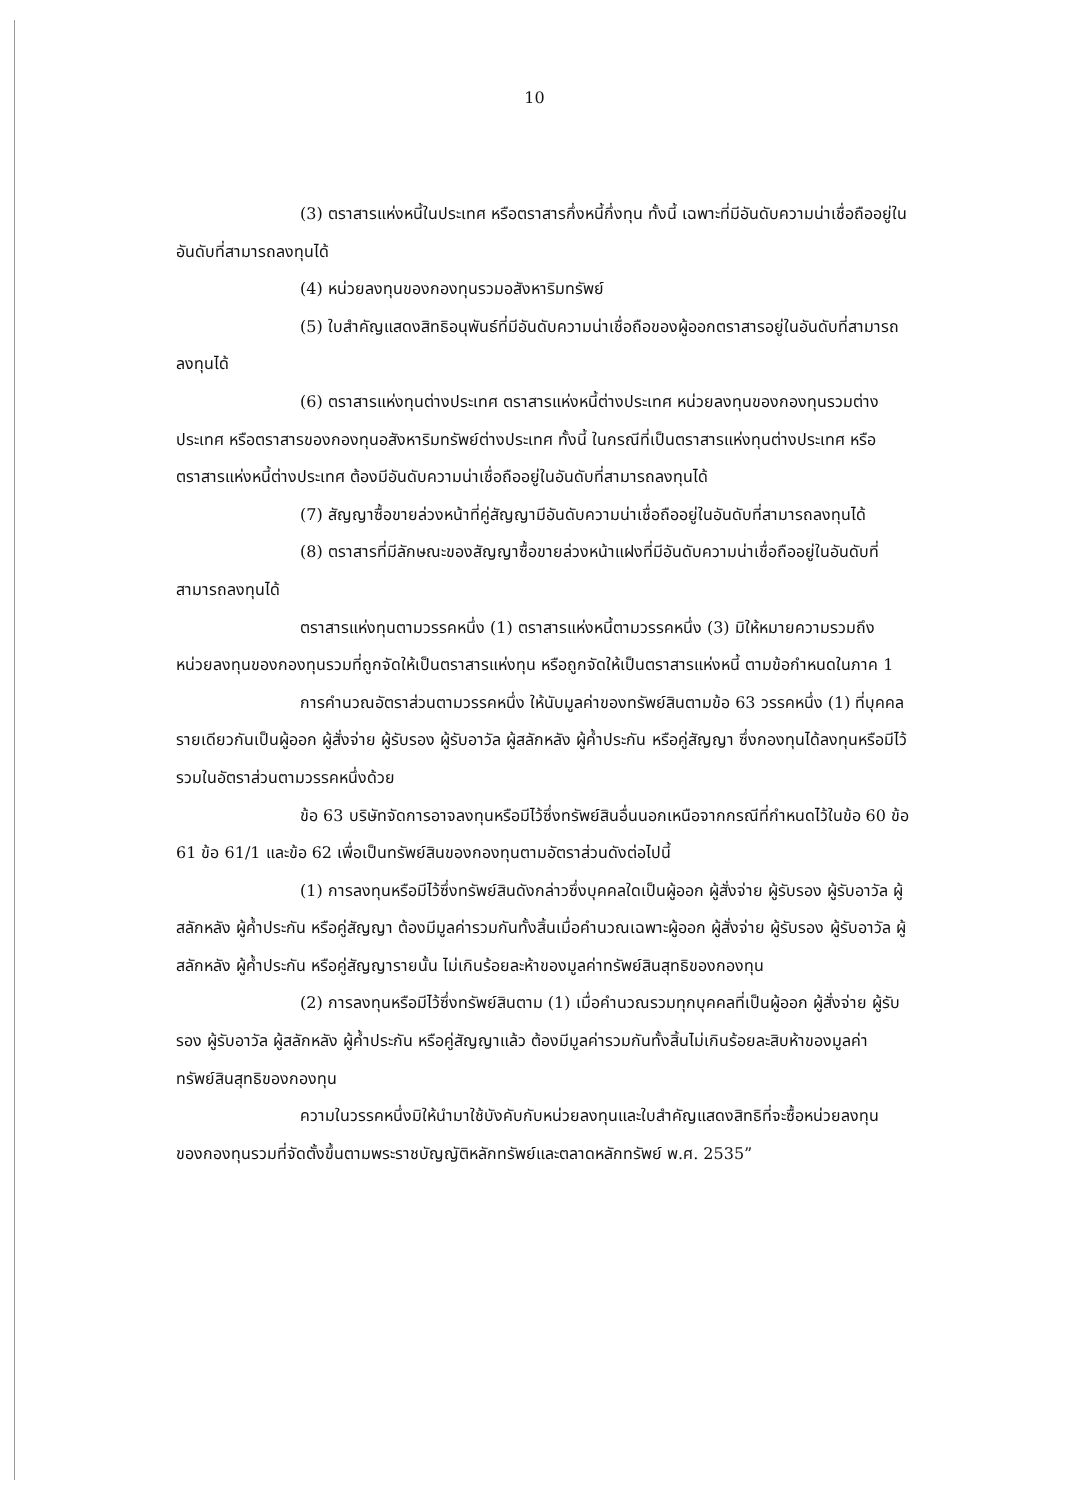10
(3) ตราสารแห่งหนี้ในประเทศ หรือตราสารกึ่งหนี้กึ่งทุน ทั้งนี้ เฉพาะที่มีอันดับความน่าเชื่อถืออยู่ในอันดับที่สามารถลงทุนได้
(4) หน่วยลงทุนของกองทุนรวมอสังหาริมทรัพย์
(5) ใบสำคัญแสดงสิทธิอนุพันธ์ที่มีอันดับความน่าเชื่อถือของผู้ออกตราสารอยู่ในอันดับที่สามารถลงทุนได้
(6) ตราสารแห่งทุนต่างประเทศ ตราสารแห่งหนี้ต่างประเทศ หน่วยลงทุนของกองทุนรวมต่างประเทศ หรือตราสารของกองทุนอสังหาริมทรัพย์ต่างประเทศ ทั้งนี้ ในกรณีที่เป็นตราสารแห่งทุนต่างประเทศ หรือตราสารแห่งหนี้ต่างประเทศ ต้องมีอันดับความน่าเชื่อถืออยู่ในอันดับที่สามารถลงทุนได้
(7) สัญญาซื้อขายล่วงหน้าที่คู่สัญญามีอันดับความน่าเชื่อถืออยู่ในอันดับที่สามารถลงทุนได้
(8) ตราสารที่มีลักษณะของสัญญาซื้อขายล่วงหน้าแฝงที่มีอันดับความน่าเชื่อถืออยู่ในอันดับที่สามารถลงทุนได้
ตราสารแห่งทุนตามวรรคหนึ่ง (1) ตราสารแห่งหนี้ตามวรรคหนึ่ง (3) มิให้หมายความรวมถึงหน่วยลงทุนของกองทุนรวมที่ถูกจัดให้เป็นตราสารแห่งทุน หรือถูกจัดให้เป็นตราสารแห่งหนี้ ตามข้อกำหนดในภาค 1
การคำนวณอัตราส่วนตามวรรคหนึ่ง ให้นับมูลค่าของทรัพย์สินตามข้อ 63 วรรคหนึ่ง (1) ที่บุคคลรายเดียวกันเป็นผู้ออก ผู้สั่งจ่าย ผู้รับรอง ผู้รับอาวัล ผู้สลักหลัง ผู้ค้ำประกัน หรือคู่สัญญา ซึ่งกองทุนได้ลงทุนหรือมีไว้รวมในอัตราส่วนตามวรรคหนึ่งด้วย
ข้อ 63 บริษัทจัดการอาจลงทุนหรือมีไว้ซึ่งทรัพย์สินอื่นนอกเหนือจากกรณีที่กำหนดไว้ในข้อ 60 ข้อ 61 ข้อ 61/1 และข้อ 62 เพื่อเป็นทรัพย์สินของกองทุนตามอัตราส่วนดังต่อไปนี้
(1) การลงทุนหรือมีไว้ซึ่งทรัพย์สินดังกล่าวซึ่งบุคคลใดเป็นผู้ออก ผู้สั่งจ่าย ผู้รับรอง ผู้รับอาวัล ผู้สลักหลัง ผู้ค้ำประกัน หรือคู่สัญญา ต้องมีมูลค่ารวมกันทั้งสิ้นเมื่อคำนวณเฉพาะผู้ออก ผู้สั่งจ่าย ผู้รับรอง ผู้รับอาวัล ผู้สลักหลัง ผู้ค้ำประกัน หรือคู่สัญญารายนั้น ไม่เกินร้อยละห้าของมูลค่าทรัพย์สินสุทธิของกองทุน
(2) การลงทุนหรือมีไว้ซึ่งทรัพย์สินตาม (1) เมื่อคำนวณรวมทุกบุคคลที่เป็นผู้ออก ผู้สั่งจ่าย ผู้รับรอง ผู้รับอาวัล ผู้สลักหลัง ผู้ค้ำประกัน หรือคู่สัญญาแล้ว ต้องมีมูลค่ารวมกันทั้งสิ้นไม่เกินร้อยละสิบห้าของมูลค่าทรัพย์สินสุทธิของกองทุน
ความในวรรคหนึ่งมิให้นำมาใช้บังคับกับหน่วยลงทุนและใบสำคัญแสดงสิทธิที่จะซื้อหน่วยลงทุนของกองทุนรวมที่จัดตั้งขึ้นตามพระราชบัญญัติหลักทรัพย์และตลาดหลักทรัพย์ พ.ศ. 2535”